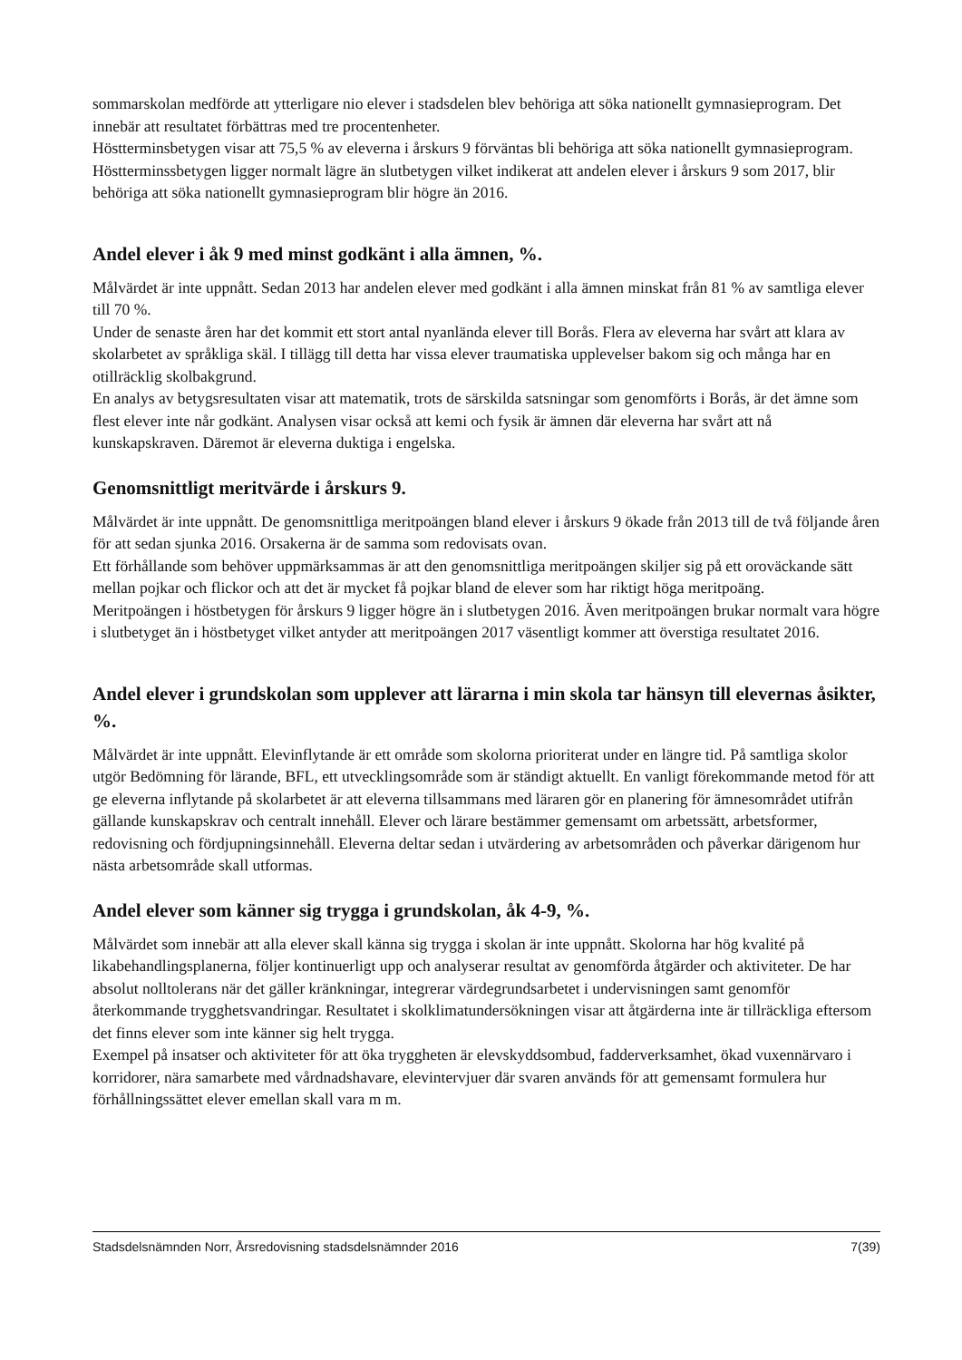sommarskolan medförde att ytterligare nio elever i stadsdelen blev behöriga att söka nationellt gymnasieprogram. Det innebär att resultatet förbättras med tre procentenheter.
Höstterminsbetygen visar att 75,5 % av eleverna i årskurs 9 förväntas bli behöriga att söka nationellt gymnasieprogram. Höstterminssbetygen ligger normalt lägre än slutbetygen vilket indikerat att andelen elever i årskurs 9 som 2017, blir behöriga att söka nationellt gymnasieprogram blir högre än 2016.
Andel elever i åk 9 med minst godkänt i alla ämnen, %.
Målvärdet är inte uppnått. Sedan 2013 har andelen elever med godkänt i alla ämnen minskat från 81 % av samtliga elever till 70 %.
Under de senaste åren har det kommit ett stort antal nyanlända elever till Borås. Flera av eleverna har svårt att klara av skolarbetet av språkliga skäl. I tillägg till detta har vissa elever traumatiska upplevelser bakom sig och många har en otillräcklig skolbakgrund.
En analys av betygsresultaten visar att matematik, trots de särskilda satsningar som genomförts i Borås, är det ämne som flest elever inte når godkänt. Analysen visar också att kemi och fysik är ämnen där eleverna har svårt att nå kunskapskraven. Däremot är eleverna duktiga i engelska.
Genomsnittligt meritvärde i årskurs 9.
Målvärdet är inte uppnått. De genomsnittliga meritpoängen bland elever i årskurs 9 ökade från 2013 till de två följande åren för att sedan sjunka 2016. Orsakerna är de samma som redovisats ovan.
Ett förhållande som behöver uppmärksammas är att den genomsnittliga meritpoängen skiljer sig på ett oroväckande sätt mellan pojkar och flickor och att det är mycket få pojkar bland de elever som har riktigt höga meritpoäng.
Meritpoängen i höstbetygen för årskurs 9 ligger högre än i slutbetygen 2016. Även meritpoängen brukar normalt vara högre i slutbetyget än i höstbetyget vilket antyder att meritpoängen 2017 väsentligt kommer att överstiga resultatet 2016.
Andel elever i grundskolan som upplever att lärarna i min skola tar hänsyn till elevernas åsikter, %.
Målvärdet är inte uppnått. Elevinflytande är ett område som skolorna prioriterat under en längre tid. På samtliga skolor utgör Bedömning för lärande, BFL, ett utvecklingsområde som är ständigt aktuellt. En vanligt förekommande metod för att ge eleverna inflytande på skolarbetet är att eleverna tillsammans med läraren gör en planering för ämnesområdet utifrån gällande kunskapskrav och centralt innehåll. Elever och lärare bestämmer gemensamt om arbetssätt, arbetsformer, redovisning och fördjupningsinnehåll. Eleverna deltar sedan i utvärdering av arbetsområden och påverkar därigenom hur nästa arbetsområde skall utformas.
Andel elever som känner sig trygga i grundskolan, åk 4-9, %.
Målvärdet som innebär att alla elever skall känna sig trygga i skolan är inte uppnått. Skolorna har hög kvalité på likabehandlingsplanerna, följer kontinuerligt upp och analyserar resultat av genomförda åtgärder och aktiviteter. De har absolut nolltolerans när det gäller kränkningar, integrerar värdegrundsarbetet i undervisningen samt genomför återkommande trygghetsvandringar. Resultatet i skolklimatundersökningen visar att åtgärderna inte är tillräckliga eftersom det finns elever som inte känner sig helt trygga.
Exempel på insatser och aktiviteter för att öka tryggheten är elevskyddsombud, fadderverksamhet, ökad vuxennärvaro i korridorer, nära samarbete med vårdnadshavare, elevintervjuer där svaren används för att gemensamt formulera hur förhållningssättet elever emellan skall vara m m.
Stadsdelsnämnden Norr, Årsredovisning stadsdelsnämnder 2016 7(39)